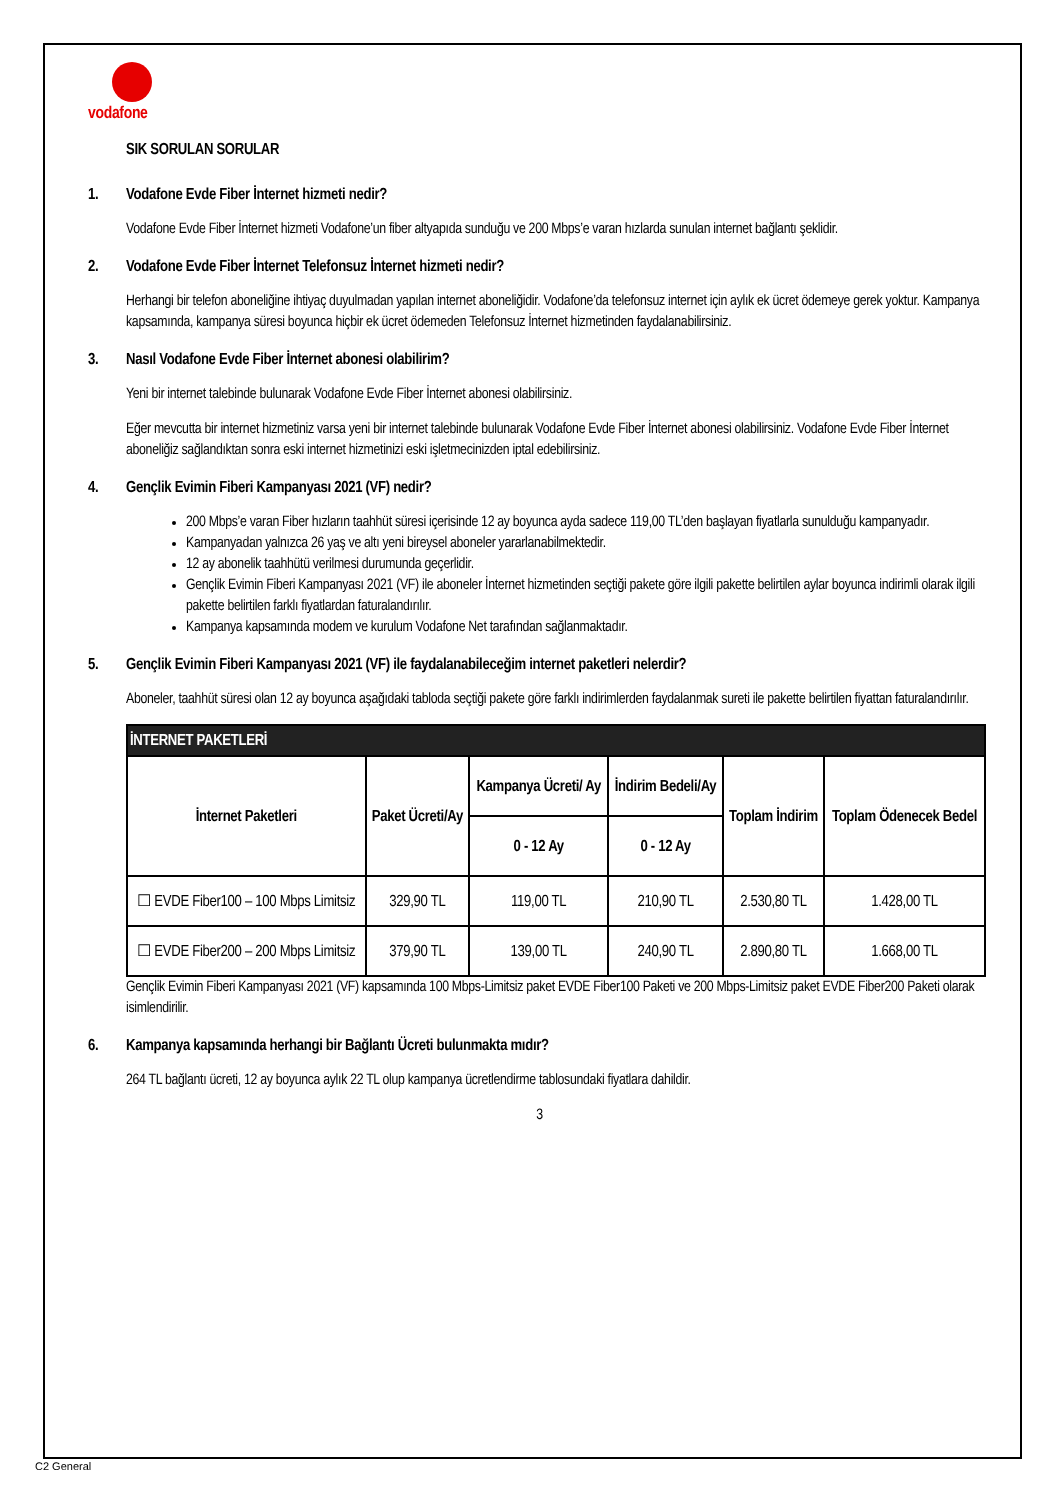vodafone
SIK SORULAN SORULAR
1. Vodafone Evde Fiber İnternet hizmeti nedir?
Vodafone Evde Fiber İnternet hizmeti Vodafone’un fiber altyapıda sunduğu ve 200 Mbps’e varan hızlarda sunulan internet bağlantı şeklidir.
2. Vodafone Evde Fiber İnternet Telefonsuz İnternet hizmeti nedir?
Herhangi bir telefon aboneliğine ihtiyaç duyulmadan yapılan internet aboneliğidir. Vodafone’da telefonsuz internet için aylık ek ücret ödemeye gerek yoktur. Kampanya kapsamında, kampanya süresi boyunca hiçbir ek ücret ödemeden Telefonsuz İnternet hizmetinden faydalanabilirsiniz.
3. Nasıl Vodafone Evde Fiber İnternet abonesi olabilirim?
Yeni bir internet talebinde bulunarak Vodafone Evde Fiber İnternet abonesi olabilirsiniz.
Eğer mevcutta bir internet hizmetiniz varsa yeni bir internet talebinde bulunarak Vodafone Evde Fiber İnternet abonesi olabilirsiniz. Vodafone Evde Fiber İnternet aboneliğiz sağlandıktan sonra eski internet hizmetinizi eski işletmecinizden iptal edebilirsiniz.
4. Gençlik Evimin Fiberi Kampanyası 2021 (VF) nedir?
200 Mbps’e varan Fiber hızların taahhüt süresi içerisinde 12 ay boyunca ayda sadece 119,00 TL’den başlayan fiyatlarla sunulduğu kampanyadır.
Kampanyadan yalnızca 26 yaş ve altı yeni bireysel aboneler yararlanabilmektedir.
12 ay abonelik taahhütü verilmesi durumunda geçerlidir.
Gençlik Evimin Fiberi Kampanyası 2021 (VF) ile aboneler İnternet hizmetinden seçtiği pakete göre ilgili pakette belirtilen aylar boyunca indirimli olarak ilgili pakette belirtilen farklı fiyatlardan faturalandırılır.
Kampanya kapsamında modem ve kurulum Vodafone Net tarafından sağlanmaktadır.
5. Gençlik Evimin Fiberi Kampanyası 2021 (VF) ile faydalanabileceğim internet paketleri nelerdir?
Aboneler, taahhüt süresi olan 12 ay boyunca aşağıdaki tabloda seçtiği pakete göre farklı indirimlerden faydalanmak sureti ile pakette belirtilen fiyattan faturalandırılır.
| İNTERNET PAKETLERİ | | | | | |
| --- | --- | --- | --- | --- | --- |
| İnternet Paketleri | Paket Ücreti/Ay | Kampanya Ücreti/ Ay | İndirim Bedeli/Ay | Toplam İndirim | Toplam Ödenecek Bedel |
| | | 0 - 12 Ay | 0 - 12 Ay | | |
| ☐ EVDE Fiber100 – 100 Mbps Limitsiz | 329,90 TL | 119,00 TL | 210,90 TL | 2.530,80 TL | 1.428,00 TL |
| ☐ EVDE Fiber200 – 200 Mbps Limitsiz | 379,90 TL | 139,00 TL | 240,90 TL | 2.890,80 TL | 1.668,00 TL |
Gençlik Evimin Fiberi Kampanyası 2021 (VF) kapsamında 100 Mbps-Limitsiz paket EVDE Fiber100 Paketi ve 200 Mbps-Limitsiz paket EVDE Fiber200 Paketi olarak isimlendirilir.
6. Kampanya kapsamında herhangi bir Bağlantı Ücreti bulunmakta mıdır?
264 TL bağlantı ücreti, 12 ay boyunca aylık 22 TL olup kampanya ücretlendirme tablosundaki fiyatlara dahildir.
3
C2 General